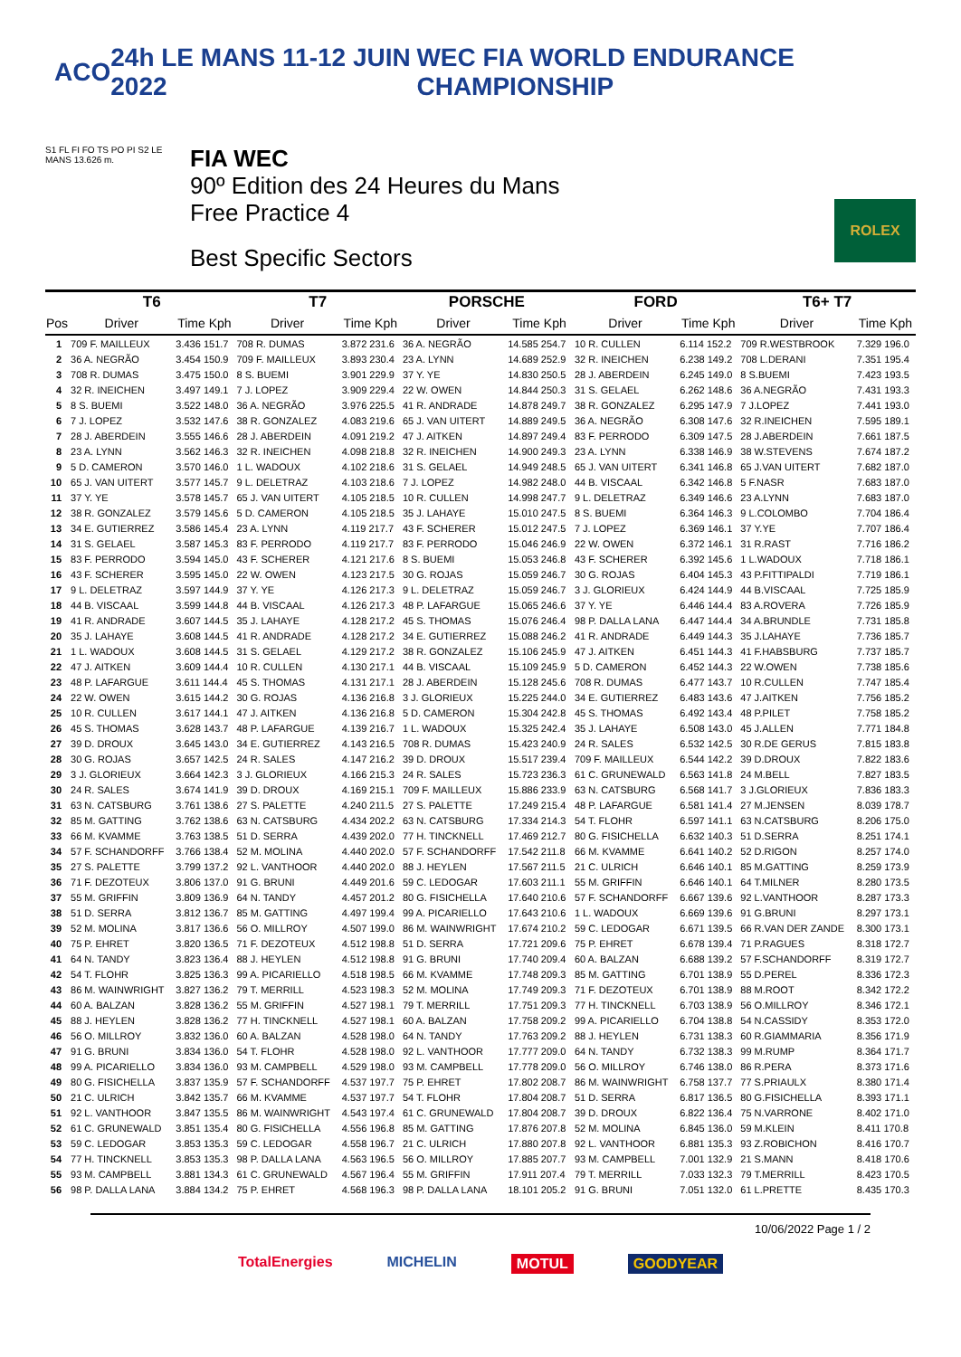ACO 24h LE MANS 11-12 JUIN 2022
WEC FIA WORLD ENDURANCE CHAMPIONSHIP
S1 FL FI FO TS PO PI S2 LE MANS 13.626 m.
FIA WEC
90º Edition des 24 Heures du Mans
Free Practice 4
Best Specific Sectors
ROLEX
| | T6 | | T7 | | PORSCHE | | FORD | | T6+ T7 | |
| --- | --- | --- | --- | --- | --- | --- | --- | --- | --- | --- |
| Pos | Driver | Time Kph | Driver | Time Kph | Driver | Time Kph | Driver | Time Kph | Driver | Time Kph |
| 1 | 709 F. MAILLEUX | 3.436 151.7 | 708 R. DUMAS | 3.872 231.6 | 36 A. NEGRÃO | 14.585 254.7 | 10 R. CULLEN | 6.114 152.2 | 709 R.WESTBROOK | 7.329 196.0 |
| 2 | 36 A. NEGRÃO | 3.454 150.9 | 709 F. MAILLEUX | 3.893 230.4 | 23 A. LYNN | 14.689 252.9 | 32 R. INEICHEN | 6.238 149.2 | 708 L.DERANI | 7.351 195.4 |
| 3 | 708 R. DUMAS | 3.475 150.0 | 8 S. BUEMI | 3.901 229.9 | 37 Y. YE | 14.830 250.5 | 28 J. ABERDEIN | 6.245 149.0 | 8 S.BUEMI | 7.423 193.5 |
| 4 | 32 R. INEICHEN | 3.497 149.1 | 7 J. LOPEZ | 3.909 229.4 | 22 W. OWEN | 14.844 250.3 | 31 S. GELAEL | 6.262 148.6 | 36 A.NEGRÃO | 7.431 193.3 |
| 5 | 8 S. BUEMI | 3.522 148.0 | 36 A. NEGRÃO | 3.976 225.5 | 41 R. ANDRADE | 14.878 249.7 | 38 R. GONZALEZ | 6.295 147.9 | 7 J.LOPEZ | 7.441 193.0 |
| 6 | 7 J. LOPEZ | 3.532 147.6 | 38 R. GONZALEZ | 4.083 219.6 | 65 J. VAN UITERT | 14.889 249.5 | 36 A. NEGRÃO | 6.308 147.6 | 32 R.INEICHEN | 7.595 189.1 |
| 7 | 28 J. ABERDEIN | 3.555 146.6 | 28 J. ABERDEIN | 4.091 219.2 | 47 J. AITKEN | 14.897 249.4 | 83 F. PERRODO | 6.309 147.5 | 28 J.ABERDEIN | 7.661 187.5 |
| 8 | 23 A. LYNN | 3.562 146.3 | 32 R. INEICHEN | 4.098 218.8 | 32 R. INEICHEN | 14.900 249.3 | 23 A. LYNN | 6.338 146.9 | 38 W.STEVENS | 7.674 187.2 |
| 9 | 5 D. CAMERON | 3.570 146.0 | 1 L. WADOUX | 4.102 218.6 | 31 S. GELAEL | 14.949 248.5 | 65 J. VAN UITERT | 6.341 146.8 | 65 J.VAN UITERT | 7.682 187.0 |
| 10 | 65 J. VAN UITERT | 3.577 145.7 | 9 L. DELETRAZ | 4.103 218.6 | 7 J. LOPEZ | 14.982 248.0 | 44 B. VISCAAL | 6.342 146.8 | 5 F.NASR | 7.683 187.0 |
| 11 | 37 Y. YE | 3.578 145.7 | 65 J. VAN UITERT | 4.105 218.5 | 10 R. CULLEN | 14.998 247.7 | 9 L. DELETRAZ | 6.349 146.6 | 23 A.LYNN | 7.683 187.0 |
| 12 | 38 R. GONZALEZ | 3.579 145.6 | 5 D. CAMERON | 4.105 218.5 | 35 J. LAHAYE | 15.010 247.5 | 8 S. BUEMI | 6.364 146.3 | 9 L.COLOMBO | 7.704 186.4 |
| 13 | 34 E. GUTIERREZ | 3.586 145.4 | 23 A. LYNN | 4.119 217.7 | 43 F. SCHERER | 15.012 247.5 | 7 J. LOPEZ | 6.369 146.1 | 37 Y.YE | 7.707 186.4 |
| 14 | 31 S. GELAEL | 3.587 145.3 | 83 F. PERRODO | 4.119 217.7 | 83 F. PERRODO | 15.046 246.9 | 22 W. OWEN | 6.372 146.1 | 31 R.RAST | 7.716 186.2 |
| 15 | 83 F. PERRODO | 3.594 145.0 | 43 F. SCHERER | 4.121 217.6 | 8 S. BUEMI | 15.053 246.8 | 43 F. SCHERER | 6.392 145.6 | 1 L.WADOUX | 7.718 186.1 |
| 16 | 43 F. SCHERER | 3.595 145.0 | 22 W. OWEN | 4.123 217.5 | 30 G. ROJAS | 15.059 246.7 | 30 G. ROJAS | 6.404 145.3 | 43 P.FITTIPALDI | 7.719 186.1 |
| 17 | 9 L. DELETRAZ | 3.597 144.9 | 37 Y. YE | 4.126 217.3 | 9 L. DELETRAZ | 15.059 246.7 | 3 J. GLORIEUX | 6.424 144.9 | 44 B.VISCAAL | 7.725 185.9 |
| 18 | 44 B. VISCAAL | 3.599 144.8 | 44 B. VISCAAL | 4.126 217.3 | 48 P. LAFARGUE | 15.065 246.6 | 37 Y. YE | 6.446 144.4 | 83 A.ROVERA | 7.726 185.9 |
| 19 | 41 R. ANDRADE | 3.607 144.5 | 35 J. LAHAYE | 4.128 217.2 | 45 S. THOMAS | 15.076 246.4 | 98 P. DALLA LANA | 6.447 144.4 | 34 A.BRUNDLE | 7.731 185.8 |
| 20 | 35 J. LAHAYE | 3.608 144.5 | 41 R. ANDRADE | 4.128 217.2 | 34 E. GUTIERREZ | 15.088 246.2 | 41 R. ANDRADE | 6.449 144.3 | 35 J.LAHAYE | 7.736 185.7 |
| 21 | 1 L. WADOUX | 3.608 144.5 | 31 S. GELAEL | 4.129 217.2 | 38 R. GONZALEZ | 15.106 245.9 | 47 J. AITKEN | 6.451 144.3 | 41 F.HABSBURG | 7.737 185.7 |
| 22 | 47 J. AITKEN | 3.609 144.4 | 10 R. CULLEN | 4.130 217.1 | 44 B. VISCAAL | 15.109 245.9 | 5 D. CAMERON | 6.452 144.3 | 22 W.OWEN | 7.738 185.6 |
| 23 | 48 P. LAFARGUE | 3.611 144.4 | 45 S. THOMAS | 4.131 217.1 | 28 J. ABERDEIN | 15.128 245.6 | 708 R. DUMAS | 6.477 143.7 | 10 R.CULLEN | 7.747 185.4 |
| 24 | 22 W. OWEN | 3.615 144.2 | 30 G. ROJAS | 4.136 216.8 | 3 J. GLORIEUX | 15.225 244.0 | 34 E. GUTIERREZ | 6.483 143.6 | 47 J.AITKEN | 7.756 185.2 |
| 25 | 10 R. CULLEN | 3.617 144.1 | 47 J. AITKEN | 4.136 216.8 | 5 D. CAMERON | 15.304 242.8 | 45 S. THOMAS | 6.492 143.4 | 48 P.PILET | 7.758 185.2 |
| 26 | 45 S. THOMAS | 3.628 143.7 | 48 P. LAFARGUE | 4.139 216.7 | 1 L. WADOUX | 15.325 242.4 | 35 J. LAHAYE | 6.508 143.0 | 45 J.ALLEN | 7.771 184.8 |
| 27 | 39 D. DROUX | 3.645 143.0 | 34 E. GUTIERREZ | 4.143 216.5 | 708 R. DUMAS | 15.423 240.9 | 24 R. SALES | 6.532 142.5 | 30 R.DE GERUS | 7.815 183.8 |
| 28 | 30 G. ROJAS | 3.657 142.5 | 24 R. SALES | 4.147 216.2 | 39 D. DROUX | 15.517 239.4 | 709 F. MAILLEUX | 6.544 142.2 | 39 D.DROUX | 7.822 183.6 |
| 29 | 3 J. GLORIEUX | 3.664 142.3 | 3 J. GLORIEUX | 4.166 215.3 | 24 R. SALES | 15.723 236.3 | 61 C. GRUNEWALD | 6.563 141.8 | 24 M.BELL | 7.827 183.5 |
| 30 | 24 R. SALES | 3.674 141.9 | 39 D. DROUX | 4.169 215.1 | 709 F. MAILLEUX | 15.886 233.9 | 63 N. CATSBURG | 6.568 141.7 | 3 J.GLORIEUX | 7.836 183.3 |
| 31 | 63 N. CATSBURG | 3.761 138.6 | 27 S. PALETTE | 4.240 211.5 | 27 S. PALETTE | 17.249 215.4 | 48 P. LAFARGUE | 6.581 141.4 | 27 M.JENSEN | 8.039 178.7 |
| 32 | 85 M. GATTING | 3.762 138.6 | 63 N. CATSBURG | 4.434 202.2 | 63 N. CATSBURG | 17.334 214.3 | 54 T. FLOHR | 6.597 141.1 | 63 N.CATSBURG | 8.206 175.0 |
| 33 | 66 M. KVAMME | 3.763 138.5 | 51 D. SERRA | 4.439 202.0 | 77 H. TINCKNELL | 17.469 212.7 | 80 G. FISICHELLA | 6.632 140.3 | 51 D.SERRA | 8.251 174.1 |
| 34 | 57 F. SCHANDORFF | 3.766 138.4 | 52 M. MOLINA | 4.440 202.0 | 57 F. SCHANDORFF | 17.542 211.8 | 66 M. KVAMME | 6.641 140.2 | 52 D.RIGON | 8.257 174.0 |
| 35 | 27 S. PALETTE | 3.799 137.2 | 92 L. VANTHOOR | 4.440 202.0 | 88 J. HEYLEN | 17.567 211.5 | 21 C. ULRICH | 6.646 140.1 | 85 M.GATTING | 8.259 173.9 |
| 36 | 71 F. DEZOTEUX | 3.806 137.0 | 91 G. BRUNI | 4.449 201.6 | 59 C. LEDOGAR | 17.603 211.1 | 55 M. GRIFFIN | 6.646 140.1 | 64 T.MILNER | 8.280 173.5 |
| 37 | 55 M. GRIFFIN | 3.809 136.9 | 64 N. TANDY | 4.457 201.2 | 80 G. FISICHELLA | 17.640 210.6 | 57 F. SCHANDORFF | 6.667 139.6 | 92 L.VANTHOOR | 8.287 173.3 |
| 38 | 51 D. SERRA | 3.812 136.7 | 85 M. GATTING | 4.497 199.4 | 99 A. PICARIELLO | 17.643 210.6 | 1 L. WADOUX | 6.669 139.6 | 91 G.BRUNI | 8.297 173.1 |
| 39 | 52 M. MOLINA | 3.817 136.6 | 56 O. MILLROY | 4.507 199.0 | 86 M. WAINWRIGHT | 17.674 210.2 | 59 C. LEDOGAR | 6.671 139.5 | 66 R.VAN DER ZANDE | 8.300 173.1 |
| 40 | 75 P. EHRET | 3.820 136.5 | 71 F. DEZOTEUX | 4.512 198.8 | 51 D. SERRA | 17.721 209.6 | 75 P. EHRET | 6.678 139.4 | 71 P.RAGUES | 8.318 172.7 |
| 41 | 64 N. TANDY | 3.823 136.4 | 88 J. HEYLEN | 4.512 198.8 | 91 G. BRUNI | 17.740 209.4 | 60 A. BALZAN | 6.688 139.2 | 57 F.SCHANDORFF | 8.319 172.7 |
| 42 | 54 T. FLOHR | 3.825 136.3 | 99 A. PICARIELLO | 4.518 198.5 | 66 M. KVAMME | 17.748 209.3 | 85 M. GATTING | 6.701 138.9 | 55 D.PEREL | 8.336 172.3 |
| 43 | 86 M. WAINWRIGHT | 3.827 136.2 | 79 T. MERRILL | 4.523 198.3 | 52 M. MOLINA | 17.749 209.3 | 71 F. DEZOTEUX | 6.701 138.9 | 88 M.ROOT | 8.342 172.2 |
| 44 | 60 A. BALZAN | 3.828 136.2 | 55 M. GRIFFIN | 4.527 198.1 | 79 T. MERRILL | 17.751 209.3 | 77 H. TINCKNELL | 6.703 138.9 | 56 O.MILLROY | 8.346 172.1 |
| 45 | 88 J. HEYLEN | 3.828 136.2 | 77 H. TINCKNELL | 4.527 198.1 | 60 A. BALZAN | 17.758 209.2 | 99 A. PICARIELLO | 6.704 138.8 | 54 N.CASSIDY | 8.353 172.0 |
| 46 | 56 O. MILLROY | 3.832 136.0 | 60 A. BALZAN | 4.528 198.0 | 64 N. TANDY | 17.763 209.2 | 88 J. HEYLEN | 6.731 138.3 | 60 R.GIAMMARIA | 8.356 171.9 |
| 47 | 91 G. BRUNI | 3.834 136.0 | 54 T. FLOHR | 4.528 198.0 | 92 L. VANTHOOR | 17.777 209.0 | 64 N. TANDY | 6.732 138.3 | 99 M.RUMP | 8.364 171.7 |
| 48 | 99 A. PICARIELLO | 3.834 136.0 | 93 M. CAMPBELL | 4.529 198.0 | 93 M. CAMPBELL | 17.778 209.0 | 56 O. MILLROY | 6.746 138.0 | 86 R.PERA | 8.373 171.6 |
| 49 | 80 G. FISICHELLA | 3.837 135.9 | 57 F. SCHANDORFF | 4.537 197.7 | 75 P. EHRET | 17.802 208.7 | 86 M. WAINWRIGHT | 6.758 137.7 | 77 S.PRIAULX | 8.380 171.4 |
| 50 | 21 C. ULRICH | 3.842 135.7 | 66 M. KVAMME | 4.537 197.7 | 54 T. FLOHR | 17.804 208.7 | 51 D. SERRA | 6.817 136.5 | 80 G.FISICHELLA | 8.393 171.1 |
| 51 | 92 L. VANTHOOR | 3.847 135.5 | 86 M. WAINWRIGHT | 4.543 197.4 | 61 C. GRUNEWALD | 17.804 208.7 | 39 D. DROUX | 6.822 136.4 | 75 N.VARRONE | 8.402 171.0 |
| 52 | 61 C. GRUNEWALD | 3.851 135.4 | 80 G. FISICHELLA | 4.556 196.8 | 85 M. GATTING | 17.876 207.8 | 52 M. MOLINA | 6.845 136.0 | 59 M.KLEIN | 8.411 170.8 |
| 53 | 59 C. LEDOGAR | 3.853 135.3 | 59 C. LEDOGAR | 4.558 196.7 | 21 C. ULRICH | 17.880 207.8 | 92 L. VANTHOOR | 6.881 135.3 | 93 Z.ROBICHON | 8.416 170.7 |
| 54 | 77 H. TINCKNELL | 3.853 135.3 | 98 P. DALLA LANA | 4.563 196.5 | 56 O. MILLROY | 17.885 207.7 | 93 M. CAMPBELL | 7.001 132.9 | 21 S.MANN | 8.418 170.6 |
| 55 | 93 M. CAMPBELL | 3.881 134.3 | 61 C. GRUNEWALD | 4.567 196.4 | 55 M. GRIFFIN | 17.911 207.4 | 79 T. MERRILL | 7.033 132.3 | 79 T.MERRILL | 8.423 170.5 |
| 56 | 98 P. DALLA LANA | 3.884 134.2 | 75 P. EHRET | 4.568 196.3 | 98 P. DALLA LANA | 18.101 205.2 | 91 G. BRUNI | 7.051 132.0 | 61 L.PRETTE | 8.435 170.3 |
10/06/2022 Page 1 / 2
TotalEnergies MICHELIN MOTUL GOODYEAR